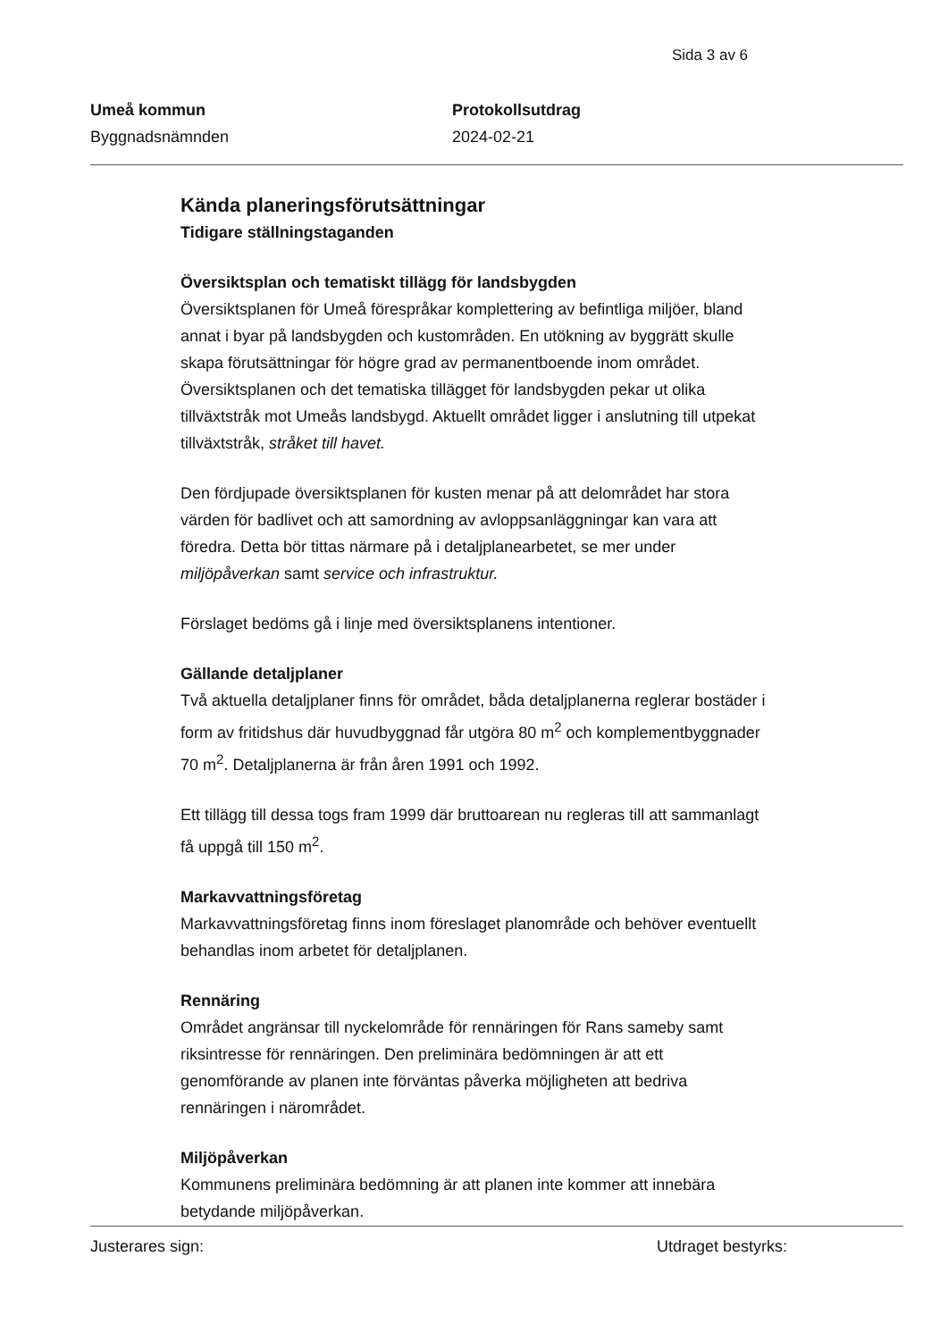Sida 3 av 6
Umeå kommun
Byggnadsnämnden
Protokollsutdrag
2024-02-21
Kända planeringsförutsättningar
Tidigare ställningstaganden
Översiktsplan och tematiskt tillägg för landsbygden
Översiktsplanen för Umeå förespråkar komplettering av befintliga miljöer, bland annat i byar på landsbygden och kustområden. En utökning av byggrätt skulle skapa förutsättningar för högre grad av permanentboende inom området. Översiktsplanen och det tematiska tillägget för landsbygden pekar ut olika tillväxtstråk mot Umeås landsbygd. Aktuellt området ligger i anslutning till utpekat tillväxtstråk, stråket till havet.
Den fördjupade översiktsplanen för kusten menar på att delområdet har stora värden för badlivet och att samordning av avloppsanläggningar kan vara att föredra. Detta bör tittas närmare på i detaljplanearbetet, se mer under miljöpåverkan samt service och infrastruktur.
Förslaget bedöms gå i linje med översiktsplanens intentioner.
Gällande detaljplaner
Två aktuella detaljplaner finns för området, båda detaljplanerna reglerar bostäder i form av fritidshus där huvudbyggnad får utgöra 80 m<sup>2</sup> och komplementbyggnader 70 m<sup>2</sup>. Detaljplanerna är från åren 1991 och 1992.
Ett tillägg till dessa togs fram 1999 där bruttoarean nu regleras till att sammanlagt få uppgå till 150 m<sup>2</sup>.
Markavvattningsföretag
Markavvattningsföretag finns inom föreslaget planområde och behöver eventuellt behandlas inom arbetet för detaljplanen.
Rennäring
Området angränsar till nyckelområde för rennäringen för Rans sameby samt riksintresse för rennäringen. Den preliminära bedömningen är att ett genomförande av planen inte förväntas påverka möjligheten att bedriva rennäringen i närområdet.
Miljöpåverkan
Kommunens preliminära bedömning är att planen inte kommer att innebära betydande miljöpåverkan.
Justerares sign: Utdraget bestyrks: